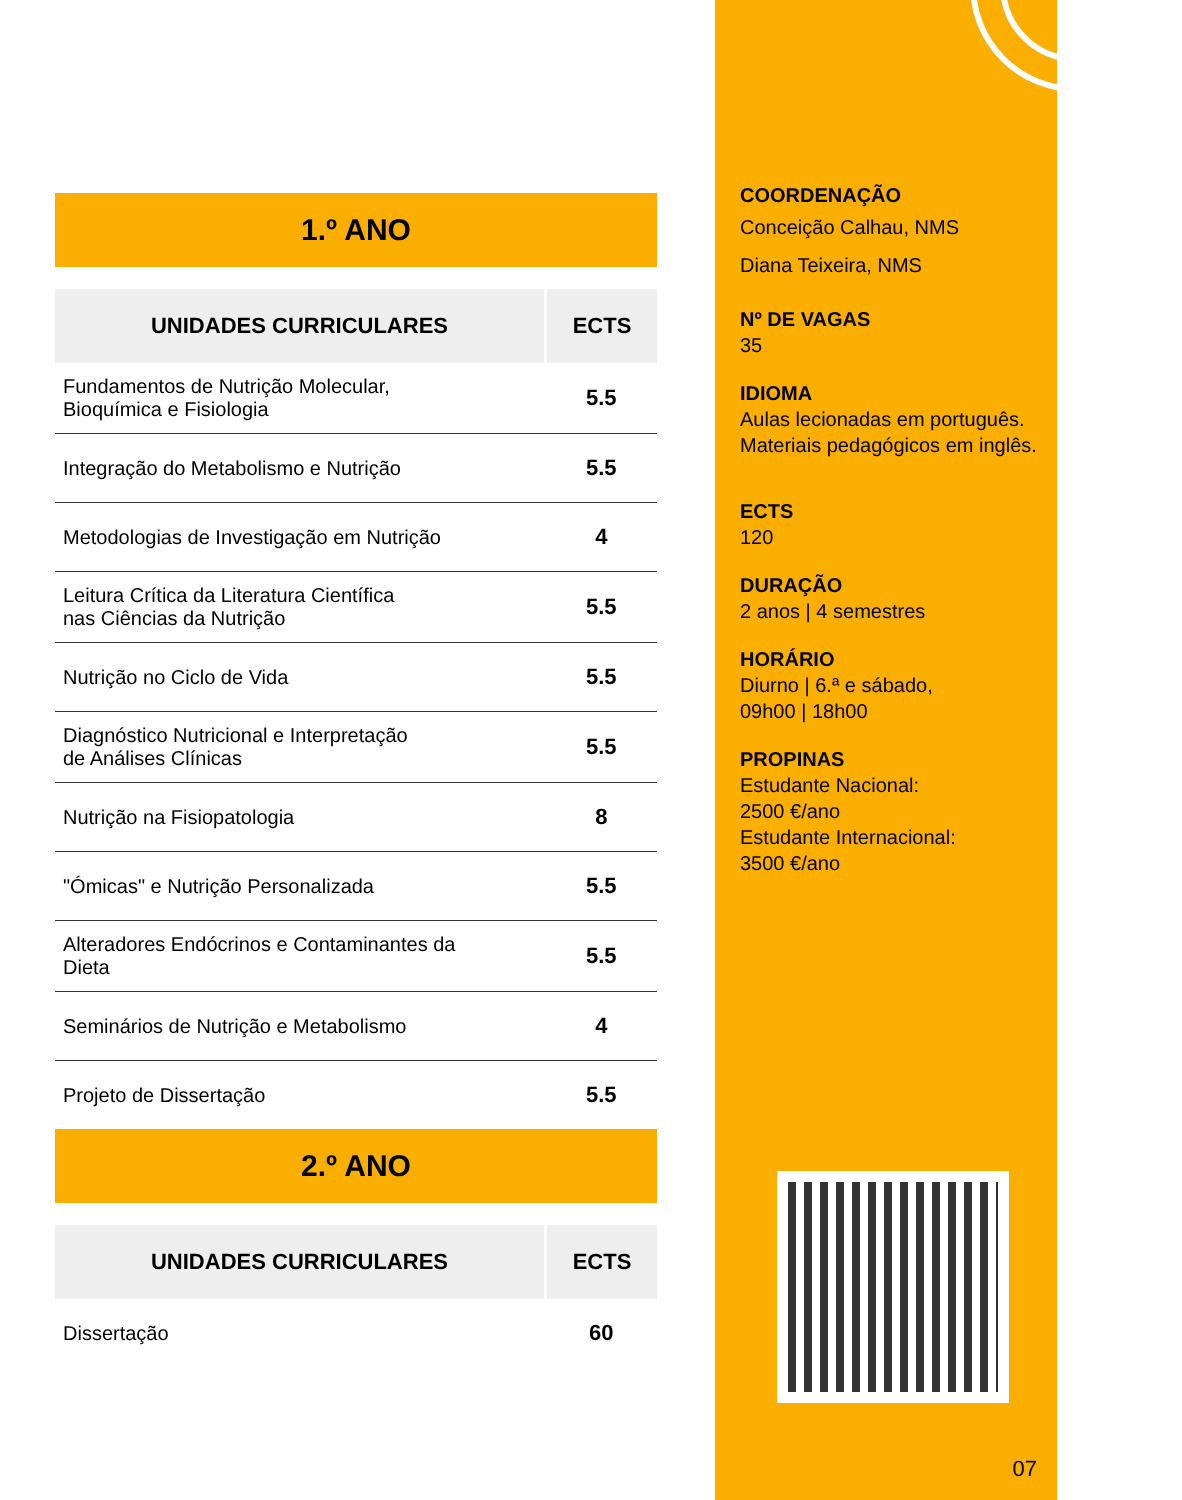1.º ANO
| UNIDADES CURRICULARES | ECTS |
| --- | --- |
| Fundamentos de Nutrição Molecular, Bioquímica e Fisiologia | 5.5 |
| Integração do Metabolismo e Nutrição | 5.5 |
| Metodologias de Investigação em Nutrição | 4 |
| Leitura Crítica da Literatura Científica nas Ciências da Nutrição | 5.5 |
| Nutrição no Ciclo de Vida | 5.5 |
| Diagnóstico Nutricional e Interpretação de Análises Clínicas | 5.5 |
| Nutrição na Fisiopatologia | 8 |
| "Ómicas" e Nutrição Personalizada | 5.5 |
| Alteradores Endócrinos e Contaminantes da Dieta | 5.5 |
| Seminários de Nutrição e Metabolismo | 4 |
| Projeto de Dissertação | 5.5 |
2.º ANO
| UNIDADES CURRICULARES | ECTS |
| --- | --- |
| Dissertação | 60 |
COORDENAÇÃO
Conceição Calhau, NMS
Diana Teixeira, NMS
Nº DE VAGAS
35
IDIOMA
Aulas lecionadas em português.
Materiais pedagógicos em inglês.
ECTS
120
DURAÇÃO
2 anos | 4 semestres
HORÁRIO
Diurno | 6.ª e sábado,
09h00 | 18h00
PROPINAS
Estudante Nacional:
2500 €/ano
Estudante Internacional:
3500 €/ano
07